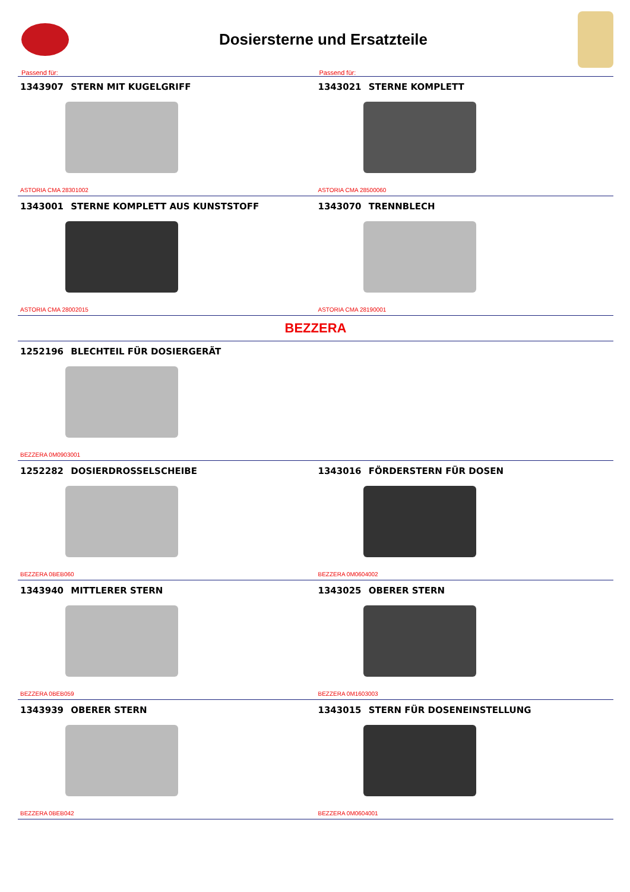Dosiersterne und Ersatzteile
Passend für: Passend für:
1343907 STERN MIT KUGELGRIFF
ASTORIA CMA 28301002
1343021 STERNE KOMPLETT
ASTORIA CMA 28500060
1343001 STERNE KOMPLETT AUS KUNSTSTOFF
ASTORIA CMA 28002015
1343070 TRENNBLECH
ASTORIA CMA 28190001
BEZZERA
1252196 BLECHTEIL FÜR DOSIERGERÄT
BEZZERA 0M0903001
1252282 DOSIERDROSSELSCHEIBE
BEZZERA 0BEB060
1343016 FÖRDERSTERN FÜR DOSEN
BEZZERA 0M0604002
1343940 MITTLERER STERN
BEZZERA 0BEB059
1343025 OBERER STERN
BEZZERA 0M1603003
1343939 OBERER STERN
BEZZERA 0BEB042
1343015 STERN FÜR DOSENEINSTELLUNG
BEZZERA 0M0604001